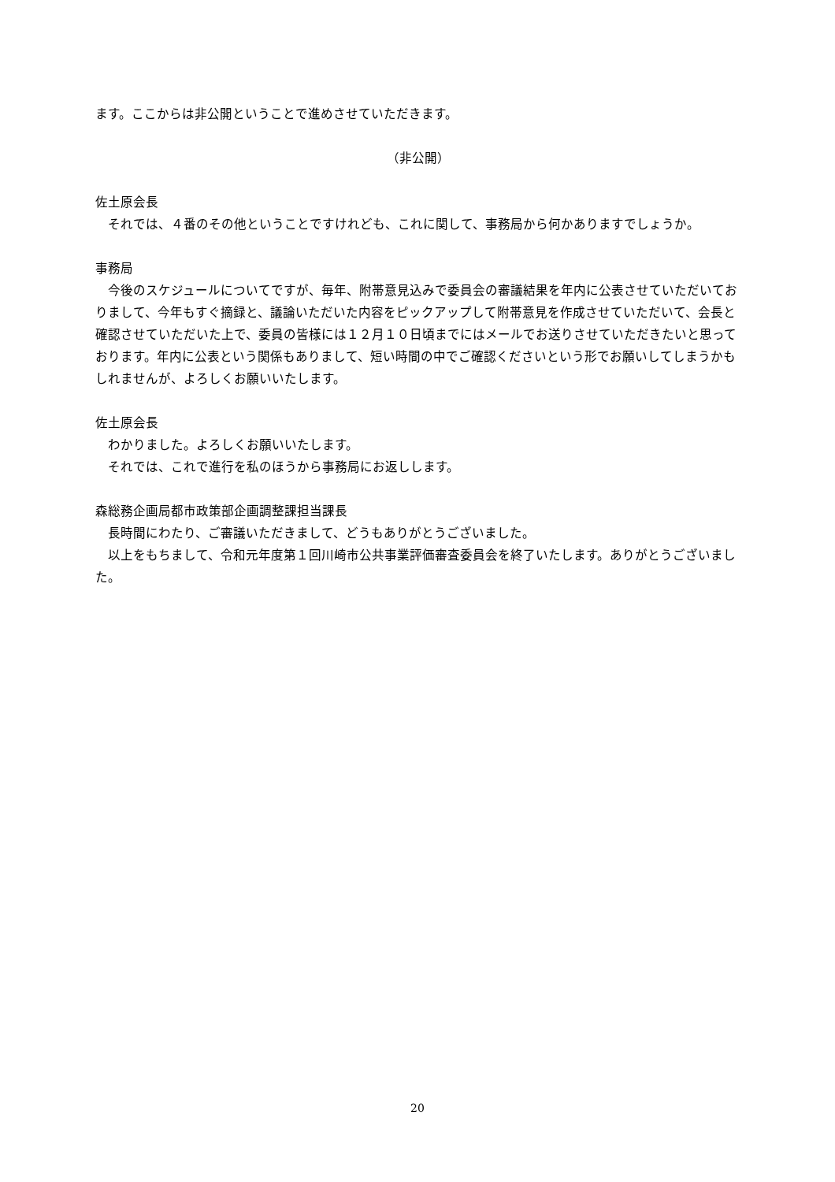ます。ここからは非公開ということで進めさせていただきます。
（非公開）
佐土原会長
それでは、４番のその他ということですけれども、これに関して、事務局から何かありますでしょうか。
事務局
今後のスケジュールについてですが、毎年、附帯意見込みで委員会の審議結果を年内に公表させていただいておりまして、今年もすぐ摘録と、議論いただいた内容をピックアップして附帯意見を作成させていただいて、会長と確認させていただいた上で、委員の皆様には１２月１０日頃までにはメールでお送りさせていただきたいと思っております。年内に公表という関係もありまして、短い時間の中でご確認くださいという形でお願いしてしまうかもしれませんが、よろしくお願いいたします。
佐土原会長
わかりました。よろしくお願いいたします。
それでは、これで進行を私のほうから事務局にお返しします。
森総務企画局都市政策部企画調整課担当課長
長時間にわたり、ご審議いただきまして、どうもありがとうございました。
以上をもちまして、令和元年度第１回川崎市公共事業評価審査委員会を終了いたします。ありがとうございました。
20